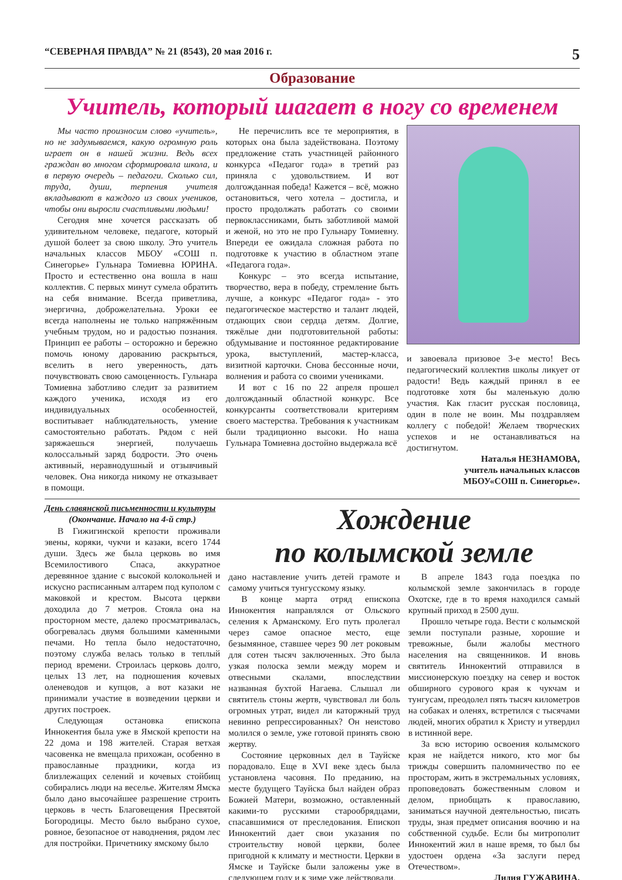“СЕВЕРНАЯ ПРАВДА” № 21 (8543), 20 мая 2016 г. 5
Образование
Учитель, который шагает в ногу со временем
Мы часто произносим слово «учитель», но не задумываемся, какую огромную роль играет он в нашей жизни. Ведь всех граждан во многом сформировала школа, и в первую очередь – педагоги. Сколько сил, труда, души, терпения учителя вкладывают в каждого из своих учеников, чтобы они выросли счастливыми людьми!
Сегодня мне хочется рассказать об удивительном человеке, педагоге, который душой болеет за свою школу. Это учитель начальных классов МБОУ «СОШ п. Синегорье» Гульнара Томиевна ЮРИНА. Просто и естественно она вошла в наш коллектив. С первых минут сумела обратить на себя внимание. Всегда приветлива, энергична, доброжелательна. Уроки ее всегда наполнены не только напряжённым учебным трудом, но и радостью познания. Принцип ее работы – осторожно и бережно помочь юному дарованию раскрыться, вселить в него уверенность, дать почувствовать свою самоценность. Гульнара Томиевна заботливо следит за развитием каждого ученика, исходя из его индивидуальных особенностей, воспитывает наблюдательность, умение самостоятельно работать. Рядом с ней заряжаешься энергией, получаешь колоссальный заряд бодрости. Это очень активный, неравнодушный и отзывчивый человек. Она никогда никому не отказывает в помощи.
Не перечислить все те мероприятия, в которых она была задействована. Поэтому предложение стать участницей районного конкурса «Педагог года» в третий раз приняла с удовольствием. И вот долгожданная победа! Кажется – всё, можно остановиться, чего хотела – достигла, и просто продолжать работать со своими первоклассниками, быть заботливой мамой и женой, но это не про Гульнару Томиевну. Впереди ее ожидала сложная работа по подготовке к участию в областном этапе «Педагога года».
Конкурс – это всегда испытание, творчество, вера в победу, стремление быть лучше, а конкурс «Педагог года» - это педагогическое мастерство и талант людей, отдающих свои сердца детям. Долгие, тяжёлые дни подготовительной работы: обдумывание и постоянное редактирование урока, выступлений, мастер-класса, визитной карточки. Снова бессонные ночи, волнения и работа со своими учениками.
И вот с 16 по 22 апреля прошел долгожданный областной конкурс. Все конкурсанты соответствовали критериям своего мастерства. Требования к участникам были традиционно высоки. Но наша Гульнара Томиевна достойно выдержала всё
и завоевала призовое 3-е место! Весь педагогический коллектив школы ликует от радости! Ведь каждый принял в ее подготовке хотя бы маленькую долю участия. Как гласит русская пословица, один в поле не воин. Мы поздравляем коллегу с победой! Желаем творческих успехов и не останавливаться на достигнутом.
Наталья НЕЗНАМОВА,
учитель начальных классов
МБОУ«СОШ п. Синегорье».
День славянской письменности и культуры
(Окончание. Начало на 4-й стр.)
В Гижигинской крепости проживали эвены, коряки, чукчи и казаки, всего 1744 души. Здесь же была церковь во имя Всемилостивого Спаса, аккуратное деревянное здание с высокой колокольней и искусно расписанным алтарем под куполом с маковкой и крестом. Высота церкви доходила до 7 метров. Стояла она на просторном месте, далеко просматривалась, обогревалась двумя большими каменными печами. Но тепла было недостаточно, поэтому служба велась только в теплый период времени. Строилась церковь долго, целых 13 лет, на подношения кочевых оленеводов и купцов, а вот казаки не принимали участие в возведении церкви и других построек.
Следующая остановка епископа Иннокентия была уже в Ямской крепости на 22 дома и 198 жителей. Старая ветхая часовенка не вмещала прихожан, особенно в православные праздники, когда из близлежащих селений и кочевых стойбищ собирались люди на веселье. Жителям Ямска было дано высочайшее разрешение строить церковь в честь Благовещения Пресвятой Богородицы. Место было выбрано сухое, ровное, безопасное от наводнения, рядом лес для постройки. Причетнику ямскому было
Хождение
по колымской земле
дано наставление учить детей грамоте и самому учиться тунгусскому языку.
В конце марта отряд епископа Иннокентия направлялся от Ольского селения к Арманскому. Его путь пролегал через самое опасное место, еще безымянное, ставшее через 90 лет роковым для сотен тысяч заключенных. Это была узкая полоска земли между морем и отвесными скалами, впоследствии названная бухтой Нагаева. Слышал ли святитель стоны жертв, чувствовал ли боль огромных утрат, видел ли каторжный труд невинно репрессированных? Он неистово молился о земле, уже готовой принять свою жертву.
Состояние церковных дел в Тауйске порадовало. Еще в XVI веке здесь была установлена часовня. По преданию, на месте будущего Тауйска был найден образ Божией Матери, возможно, оставленный какими-то русскими старообрядцами, спасавшимися от преследования. Епископ Иннокентий дает свои указания по строительству новой церкви, более пригодной к климату и местности. Церкви в Ямске и Тауйске были заложены уже в следующем году и к зиме уже действовали.
В апреле 1843 года поездка по колымской земле закончилась в городе Охотске, где в то время находился самый крупный приход в 2500 душ.
Прошло четыре года. Вести с колымской земли поступали разные, хорошие и тревожные, были жалобы местного населения на священников. И вновь святитель Иннокентий отправился в миссионерскую поездку на север и восток обширного сурового края к чукчам и тунгусам, преодолел пять тысяч километров на собаках и оленях, встретился с тысячами людей, многих обратил к Христу и утвердил в истинной вере.
За всю историю освоения колымского края не найдется никого, кто мог бы трижды совершить паломничество по ее просторам, жить в экстремальных условиях, проповедовать божественным словом и делом, приобщать к православию, заниматься научной деятельностью, писать труды, зная предмет описания воочию и на собственной судьбе. Если бы митрополит Иннокентий жил в наше время, то был бы удостоен ордена «За заслуги перед Отечеством».
Лидия ГУЖАВИНА.